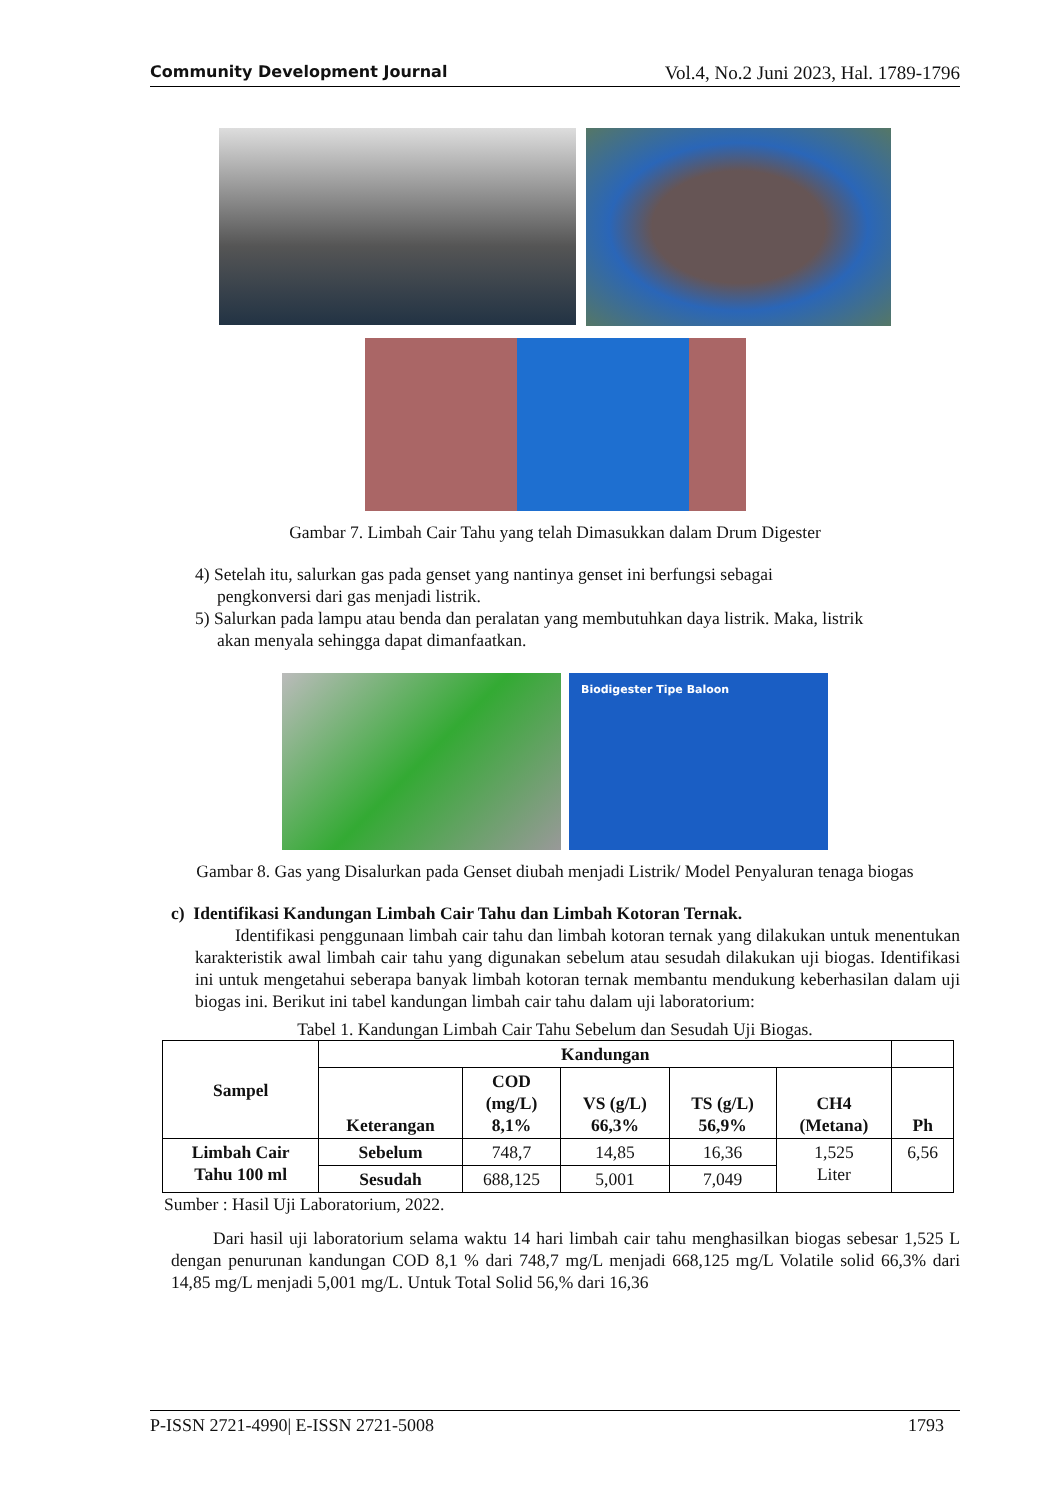Community Development Journal Vol.4, No.2 Juni 2023, Hal. 1789-1796
Gambar 7. Limbah Cair Tahu yang telah Dimasukkan dalam Drum Digester
4) Setelah itu, salurkan gas pada genset yang nantinya genset ini berfungsi sebagai
pengkonversi dari gas menjadi listrik.
5) Salurkan pada lampu atau benda dan peralatan yang membutuhkan daya listrik. Maka, listrik
akan menyala sehingga dapat dimanfaatkan.
Biodigester Tipe Baloon
Gambar 8. Gas yang Disalurkan pada Genset diubah menjadi Listrik/ Model Penyaluran tenaga biogas
c) Identifikasi Kandungan Limbah Cair Tahu dan Limbah Kotoran Ternak.
Identifikasi penggunaan limbah cair tahu dan limbah kotoran ternak yang dilakukan untuk menentukan karakteristik awal limbah cair tahu yang digunakan sebelum atau sesudah dilakukan uji biogas. Identifikasi ini untuk mengetahui seberapa banyak limbah kotoran ternak membantu mendukung keberhasilan dalam uji biogas ini. Berikut ini tabel kandungan limbah cair tahu dalam uji laboratorium:
Tabel 1. Kandungan Limbah Cair Tahu Sebelum dan Sesudah Uji Biogas.
| Sampel | Kandungan | | | | | |
| --- | --- | --- | --- | --- | --- | --- |
| | Keterangan | COD (mg/L) 8,1% | VS (g/L) 66,3% | TS (g/L) 56,9% | CH4 (Metana) | Ph |
| Limbah Cair Tahu 100 ml | Sebelum | 748,7 | 14,85 | 16,36 | 1,525 Liter | 6,56 |
| | Sesudah | 688,125 | 5,001 | 7,049 | | |
Sumber : Hasil Uji Laboratorium, 2022.
Dari hasil uji laboratorium selama waktu 14 hari limbah cair tahu menghasilkan biogas sebesar 1,525 L dengan penurunan kandungan COD 8,1 % dari 748,7 mg/L menjadi 668,125 mg/L Volatile solid 66,3% dari 14,85 mg/L menjadi 5,001 mg/L. Untuk Total Solid 56,% dari 16,36
P-ISSN 2721-4990| E-ISSN 2721-5008 1793